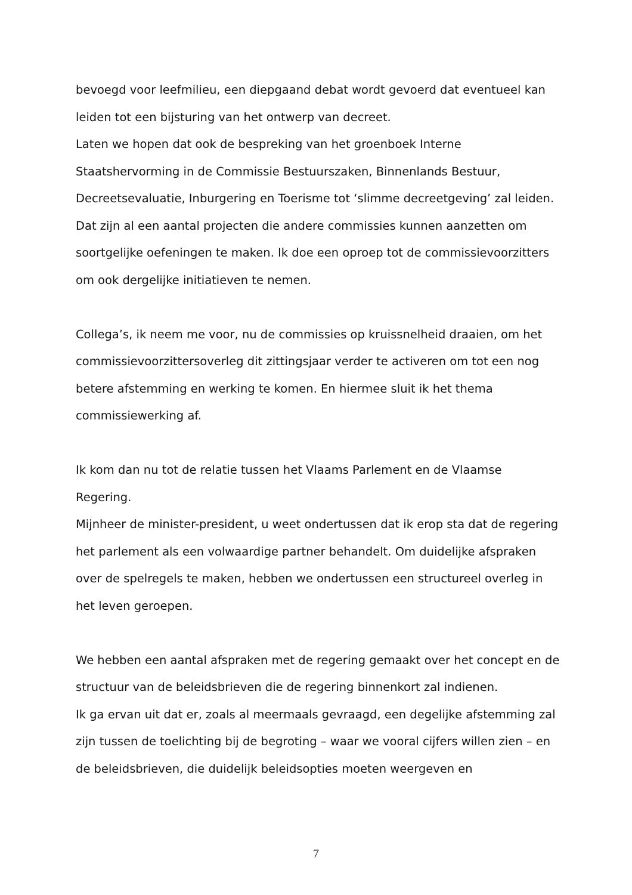bevoegd voor leefmilieu, een diepgaand debat wordt gevoerd dat eventueel kan leiden tot een bijsturing van het ontwerp van decreet.
Laten we hopen dat ook de bespreking van het groenboek Interne Staatshervorming in de Commissie Bestuurszaken, Binnenlands Bestuur, Decreetsevaluatie, Inburgering en Toerisme tot ‘slimme decreetgeving’ zal leiden. Dat zijn al een aantal projecten die andere commissies kunnen aanzetten om soortgelijke oefeningen te maken. Ik doe een oproep tot de commissievoorzitters om ook dergelijke initiatieven te nemen.
Collega’s, ik neem me voor, nu de commissies op kruissnelheid draaien, om het commissievoorzittersoverleg dit zittingsjaar verder te activeren om tot een nog betere afstemming en werking te komen. En hiermee sluit ik het thema commissiewerking af.
Ik kom dan nu tot de relatie tussen het Vlaams Parlement en de Vlaamse Regering.
Mijnheer de minister-president, u weet ondertussen dat ik erop sta dat de regering het parlement als een volwaardige partner behandelt. Om duidelijke afspraken over de spelregels te maken, hebben we ondertussen een structureel overleg in het leven geroepen.
We hebben een aantal afspraken met de regering gemaakt over het concept en de structuur van de beleidsbrieven die de regering binnenkort zal indienen.
Ik ga ervan uit dat er, zoals al meermaals gevraagd, een degelijke afstemming zal zijn tussen de toelichting bij de begroting – waar we vooral cijfers willen zien – en de beleidsbrieven, die duidelijk beleidsopties moeten weergeven en
7